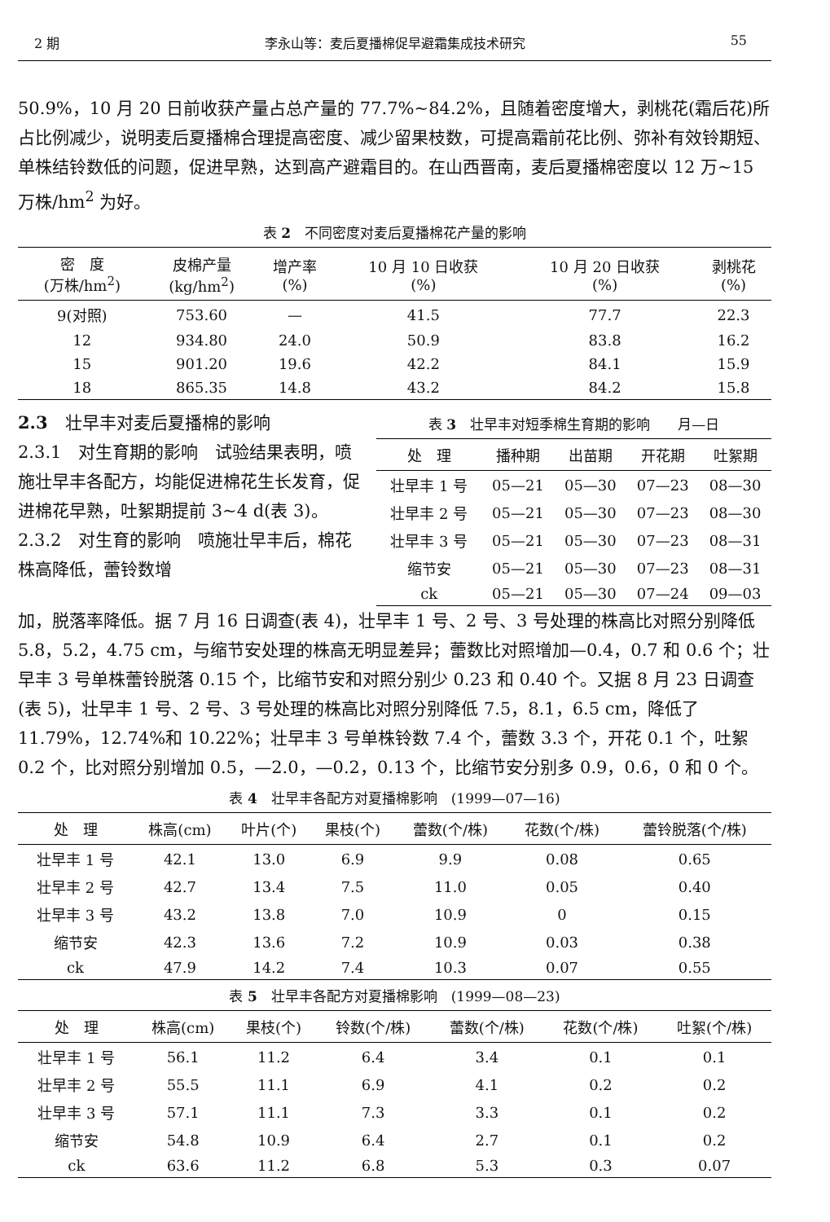2 期 李永山等：麦后夏播棉促早避霜集成技术研究 55
50.9%，10 月 20 日前收获产量占总产量的 77.7%~84.2%，且随着密度增大，剥桃花(霜后花)所占比例减少，说明麦后夏播棉合理提高密度、减少留果枝数，可提高霜前花比例、弥补有效铃期短、单株结铃数低的问题，促进早熟，达到高产避霜目的。在山西晋南，麦后夏播棉密度以 12 万~15 万株/hm<sup>2</sup> 为好。
表 2　不同密度对麦后夏播棉花产量的影响
| 密 度 (万株/hm<sup>2</sup>) | 皮棉产量 (kg/hm<sup>2</sup>) | 增产率 (%) | 10 月 10 日收获 (%) | 10 月 20 日收获 (%) | 剥桃花 (%) |
| --- | --- | --- | --- | --- | --- |
| 9(对照) | 753.60 | — | 41.5 | 77.7 | 22.3 |
| 12 | 934.80 | 24.0 | 50.9 | 83.8 | 16.2 |
| 15 | 901.20 | 19.6 | 42.2 | 84.1 | 15.9 |
| 18 | 865.35 | 14.8 | 43.2 | 84.2 | 15.8 |
2.3　壮早丰对麦后夏播棉的影响
2.3.1　对生育期的影响　试验结果表明，喷施壮早丰各配方，均能促进棉花生长发育，促进棉花早熟，吐絮期提前 3~4 d(表 3)。
2.3.2　对生育的影响　喷施壮早丰后，棉花株高降低，蕾铃数增
表 3　壮早丰对短季棉生育期的影响　　月—日
| 处 理 | 播种期 | 出苗期 | 开花期 | 吐絮期 |
| --- | --- | --- | --- | --- |
| 壮早丰 1 号 | 05—21 | 05—30 | 07—23 | 08—30 |
| 壮早丰 2 号 | 05—21 | 05—30 | 07—23 | 08—30 |
| 壮早丰 3 号 | 05—21 | 05—30 | 07—23 | 08—31 |
| 缩节安 | 05—21 | 05—30 | 07—23 | 08—31 |
| ck | 05—21 | 05—30 | 07—24 | 09—03 |
加，脱落率降低。据 7 月 16 日调查(表 4)，壮早丰 1 号、2 号、3 号处理的株高比对照分别降低 5.8，5.2，4.75 cm，与缩节安处理的株高无明显差异；蕾数比对照增加—0.4，0.7 和 0.6 个；壮早丰 3 号单株蕾铃脱落 0.15 个，比缩节安和对照分别少 0.23 和 0.40 个。又据 8 月 23 日调查(表 5)，壮早丰 1 号、2 号、3 号处理的株高比对照分别降低 7.5，8.1，6.5 cm，降低了 11.79%，12.74%和 10.22%；壮早丰 3 号单株铃数 7.4 个，蕾数 3.3 个，开花 0.1 个，吐絮 0.2 个，比对照分别增加 0.5，—2.0，—0.2，0.13 个，比缩节安分别多 0.9，0.6，0 和 0 个。
表 4　壮早丰各配方对夏播棉影响　(1999—07—16)
| 处 理 | 株高(cm) | 叶片(个) | 果枝(个) | 蕾数(个/株) | 花数(个/株) | 蕾铃脱落(个/株) |
| --- | --- | --- | --- | --- | --- | --- |
| 壮早丰 1 号 | 42.1 | 13.0 | 6.9 | 9.9 | 0.08 | 0.65 |
| 壮早丰 2 号 | 42.7 | 13.4 | 7.5 | 11.0 | 0.05 | 0.40 |
| 壮早丰 3 号 | 43.2 | 13.8 | 7.0 | 10.9 | 0 | 0.15 |
| 缩节安 | 42.3 | 13.6 | 7.2 | 10.9 | 0.03 | 0.38 |
| ck | 47.9 | 14.2 | 7.4 | 10.3 | 0.07 | 0.55 |
表 5　壮早丰各配方对夏播棉影响　(1999—08—23)
| 处 理 | 株高(cm) | 果枝(个) | 铃数(个/株) | 蕾数(个/株) | 花数(个/株) | 吐絮(个/株) |
| --- | --- | --- | --- | --- | --- | --- |
| 壮早丰 1 号 | 56.1 | 11.2 | 6.4 | 3.4 | 0.1 | 0.1 |
| 壮早丰 2 号 | 55.5 | 11.1 | 6.9 | 4.1 | 0.2 | 0.2 |
| 壮早丰 3 号 | 57.1 | 11.1 | 7.3 | 3.3 | 0.1 | 0.2 |
| 缩节安 | 54.8 | 10.9 | 6.4 | 2.7 | 0.1 | 0.2 |
| ck | 63.6 | 11.2 | 6.8 | 5.3 | 0.3 | 0.07 |